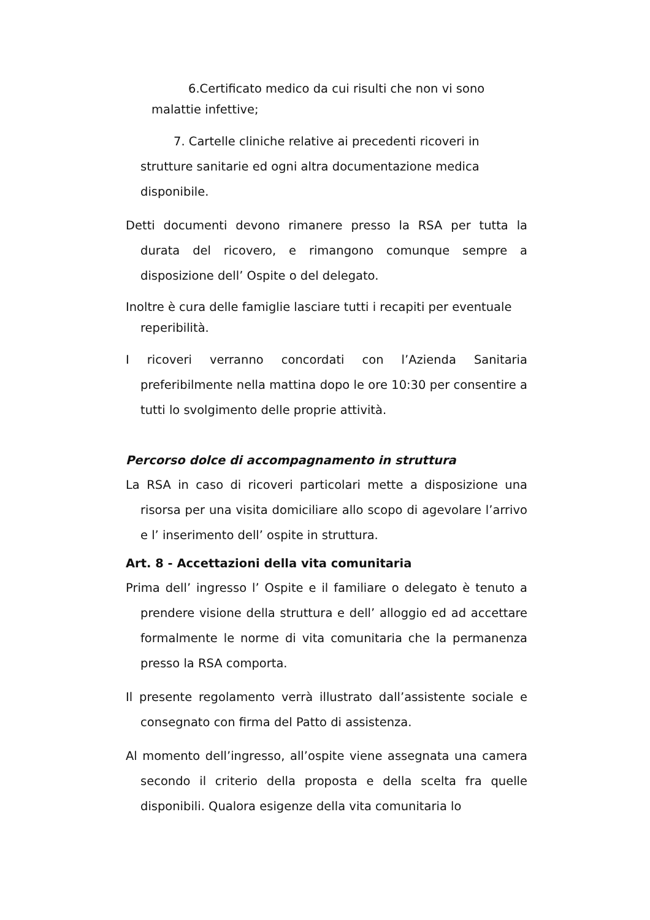6.Certificato medico da cui risulti che non vi sono malattie infettive;
7. Cartelle cliniche relative ai precedenti ricoveri in strutture sanitarie ed ogni altra documentazione medica disponibile.
Detti documenti devono rimanere presso la RSA per tutta la durata del ricovero, e rimangono comunque sempre a disposizione dell’ Ospite o del delegato.
Inoltre è cura delle famiglie lasciare tutti i recapiti per eventuale reperibilità.
I ricoveri verranno concordati con l’Azienda Sanitaria preferibilmente nella mattina dopo le ore 10:30 per consentire a tutti lo svolgimento delle proprie attività.
Percorso dolce di accompagnamento in struttura
La RSA in caso di ricoveri particolari mette a disposizione una risorsa per una visita domiciliare allo scopo di agevolare l’arrivo e l’ inserimento dell’ ospite in struttura.
Art. 8 - Accettazioni della vita comunitaria
Prima dell’ ingresso l’ Ospite e il familiare o delegato è tenuto a prendere visione della struttura e dell’ alloggio ed ad accettare formalmente le norme di vita comunitaria che la permanenza presso la RSA comporta.
Il presente regolamento verrà illustrato dall’assistente sociale e consegnato con firma del Patto di assistenza.
Al momento dell’ingresso, all’ospite viene assegnata una camera secondo il criterio della proposta e della scelta fra quelle disponibili. Qualora esigenze della vita comunitaria lo